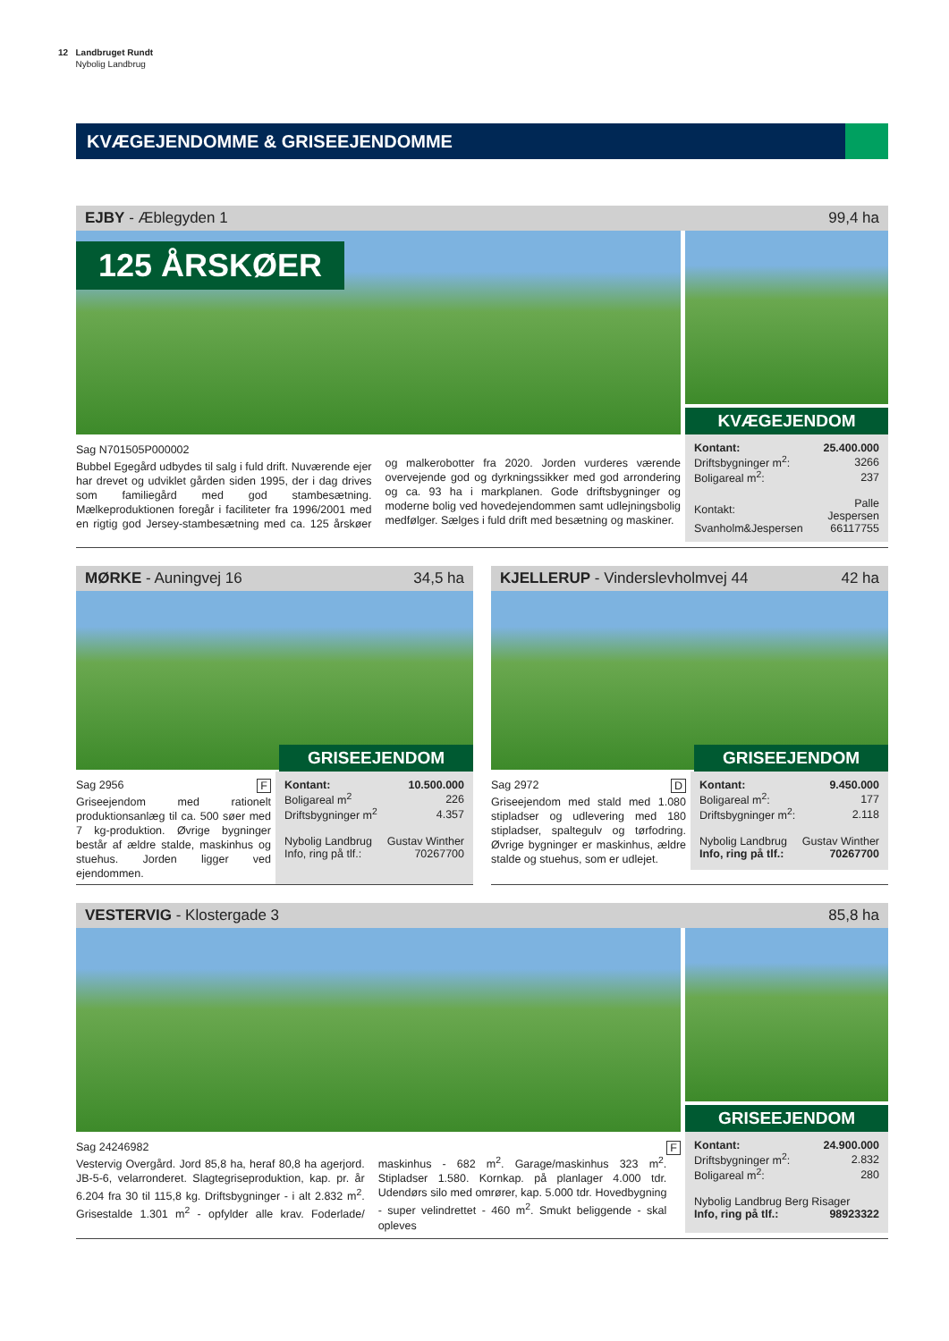12 Landbruget Rundt
Nybolig Landbrug
KVÆGEJENDOMME & GRISEEJENDOMME
EJBY - Æblegyden 1 99,4 ha
125 ÅRSKØER
KVÆGEJENDOM
Sag N701505P000002
Bubbel Egegård udbydes til salg i fuld drift. Nuværende ejer har drevet og udviklet gården siden 1995, der i dag drives som familiegård med god stambesætning. Mælkeproduktionen foregår i faciliteter fra 1996/2001 med en rigtig god Jersey-stambesætning med ca. 125 årskøer og malkerobotter fra 2020. Jorden vurderes værende overvejende god og dyrkningssikker med god arrondering og ca. 93 ha i markplanen. Gode driftsbygninger og moderne bolig ved hovedejendommen samt udlejningsbolig medfølger. Sælges i fuld drift med besætning og maskiner.
| Kontant: | 25.400.000 |
| Driftsbygninger m<sup>2</sup>: | 3266 |
| Boligareal m<sup>2</sup>: | 237 |
| Kontakt: | Palle Jespersen |
| Svanholm&Jespersen | 66117755 |
MØRKE - Auningvej 16 34,5 ha
GRISEEJENDOM
Sag 2956 F
Griseejendom med rationelt produktionsanlæg til ca. 500 søer med 7 kg-produktion. Øvrige bygninger består af ældre stalde, maskinhus og stuehus. Jorden ligger ved ejendommen.
| Kontant: | 10.500.000 |
| Boligareal m<sup>2</sup> | 226 |
| Driftsbygninger m<sup>2</sup> | 4.357 |
| Nybolig Landbrug | Gustav Winther |
| Info, ring på tlf.: | 70267700 |
KJELLERUP - Vinderslevholmvej 44 42 ha
GRISEEJENDOM
Sag 2972 D
Griseejendom med stald med 1.080 stipladser og udlevering med 180 stipladser, spaltegulv og tørfodring. Øvrige bygninger er maskinhus, ældre stalde og stuehus, som er udlejet.
| Kontant: | 9.450.000 |
| Boligareal m<sup>2</sup>: | 177 |
| Driftsbygninger m<sup>2</sup>: | 2.118 |
| Nybolig Landbrug | Gustav Winther |
| Info, ring på tlf.: | 70267700 |
VESTERVIG - Klostergade 3 85,8 ha
GRISEEJENDOM
Sag 24246982 F
Vestervig Overgård. Jord 85,8 ha, heraf 80,8 ha agerjord. JB-5-6, velarronderet. Slagtegriseproduktion, kap. pr. år 6.204 fra 30 til 115,8 kg. Driftsbygninger - i alt 2.832 m<sup>2</sup>. Grisestalde 1.301 m<sup>2</sup> - opfylder alle krav. Foderlade/ maskinhus - 682 m<sup>2</sup>. Garage/maskinhus 323 m<sup>2</sup>. Stipladser 1.580. Kornkap. på planlager 4.000 tdr. Udendørs silo med omrører, kap. 5.000 tdr. Hovedbygning - super velindrettet - 460 m<sup>2</sup>. Smukt beliggende - skal opleves
| Kontant: | 24.900.000 |
| Driftsbygninger m<sup>2</sup>: | 2.832 |
| Boligareal m<sup>2</sup>: | 280 |
| Nybolig Landbrug Berg Risager | |
| Info, ring på tlf.: | 98923322 |